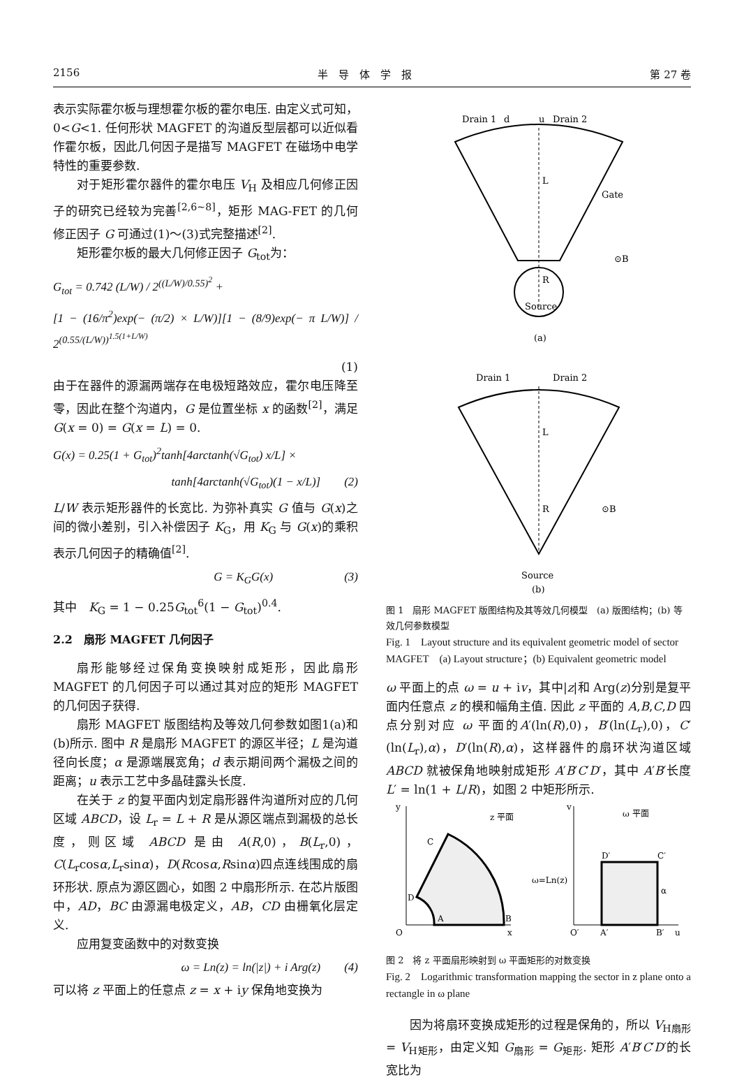2156 半　导　体　学　报 第 27 卷
表示实际霍尔板与理想霍尔板的霍尔电压. 由定义式可知，0<G<1. 任何形状 MAGFET 的沟道反型层都可以近似看作霍尔板，因此几何因子是描写 MAGFET 在磁场中电学特性的重要参数.
对于矩形霍尔器件的霍尔电压 V<sub>H</sub> 及相应几何修正因子的研究已经较为完善<sup>[2,6~8]</sup>，矩形 MAG-FET 的几何修正因子 G 可通过(1)～(3)式完整描述<sup>[2]</sup>.
矩形霍尔板的最大几何修正因子 G<sub>tot</sub>为：
G<sub>tot</sub> = 0.742 (L/W) / 2<sup>((L/W)/0.55)<sup>2</sup></sup> +
[1 − (16/π<sup>2</sup>)exp(− (π/2) × L/W)][1 − (8/9)exp(− π L/W)] / 2<sup>(0.55/(L/W))<sup>1.5(1+L/W)</sup></sup>
(1)
由于在器件的源漏两端存在电极短路效应，霍尔电压降至零，因此在整个沟道内，G 是位置坐标 x 的函数<sup>[2]</sup>，满足 G(x = 0) = G(x = L) = 0.
G(x) = 0.25(1 + G<sub>tot</sub>)<sup>2</sup>tanh[4arctanh(√G<sub>tot</sub>) x/L] ×
tanh[4arctanh(√G<sub>tot</sub>)(1 − x/L)]　　(2)
L/W 表示矩形器件的长宽比. 为弥补真实 G 值与 G(x)之间的微小差别，引入补偿因子 K<sub>G</sub>，用 K<sub>G</sub> 与 G(x)的乘积表示几何因子的精确值<sup>[2]</sup>.
G = K<sub>G</sub>G(x)　　　　　　(3)
其中　K<sub>G</sub> = 1 − 0.25G<sub>tot</sub><sup>6</sup>(1 − G<sub>tot</sub>)<sup>0.4</sup>.
2.2　扇形 MAGFET 几何因子
扇形能够经过保角变换映射成矩形，因此扇形 MAGFET 的几何因子可以通过其对应的矩形 MAGFET 的几何因子获得.
扇形 MAGFET 版图结构及等效几何参数如图1(a)和(b)所示. 图中 R 是扇形 MAGFET 的源区半径；L 是沟道径向长度；α 是源端展宽角；d 表示期间两个漏极之间的距离；u 表示工艺中多晶硅露头长度.
在关于 z 的复平面内划定扇形器件沟道所对应的几何区域 ABCD，设 L<sub>r</sub> = L + R 是从源区端点到漏极的总长度，则区域 ABCD 是由 A(R,0)，B(L<sub>r</sub>,0)，C(L<sub>r</sub>cosα,L<sub>r</sub>sinα)，D(Rcosα,Rsinα)四点连线围成的扇环形状. 原点为源区圆心，如图 2 中扇形所示. 在芯片版图中，AD，BC 由源漏电极定义，AB，CD 由栅氧化层定义.
应用复变函数中的对数变换
ω = Ln(z) = ln(|z|) + i Arg(z)　　(4)
可以将 z 平面上的任意点 z = x + iy 保角地变换为
Drain 1
d
u
Drain 2
L
R
Gate
⊙B
Source
(a)
Drain 1
Drain 2
L
R
⊙B
Source
(b)
图 1　扇形 MAGFET 版图结构及其等效几何模型　(a) 版图结构；(b) 等效几何参数模型
Fig. 1　Layout structure and its equivalent geometric model of sector MAGFET　(a) Layout structure；(b) Equivalent geometric model
ω 平面上的点 ω = u + iv，其中|z|和 Arg(z)分别是复平面内任意点 z 的模和幅角主值. 因此 z 平面的 A,B,C,D 四点分别对应 ω 平面的A′(ln(R),0)，B′(ln(L<sub>r</sub>),0)，C′(ln(L<sub>r</sub>),α)，D′(ln(R),α)，这样器件的扇环状沟道区域 ABCD 就被保角地映射成矩形 A′B′C′D′，其中 A′B′长度 L′ = ln(1 + L/R)，如图 2 中矩形所示.
y
z 平面
ω=Ln(z)
O
x
C
D
A
B
ω 平面
D′
C′
A′
B′
O′
u
v
α
图 2　将 z 平面扇形映射到 ω 平面矩形的对数变换
Fig. 2　Logarithmic transformation mapping the sector in z plane onto a rectangle in ω plane
因为将扇环变换成矩形的过程是保角的，所以 V<sub>H扇形</sub> = V<sub>H矩形</sub>，由定义知 G<sub>扇形</sub> = G<sub>矩形</sub>. 矩形 A′B′C′D′的长宽比为